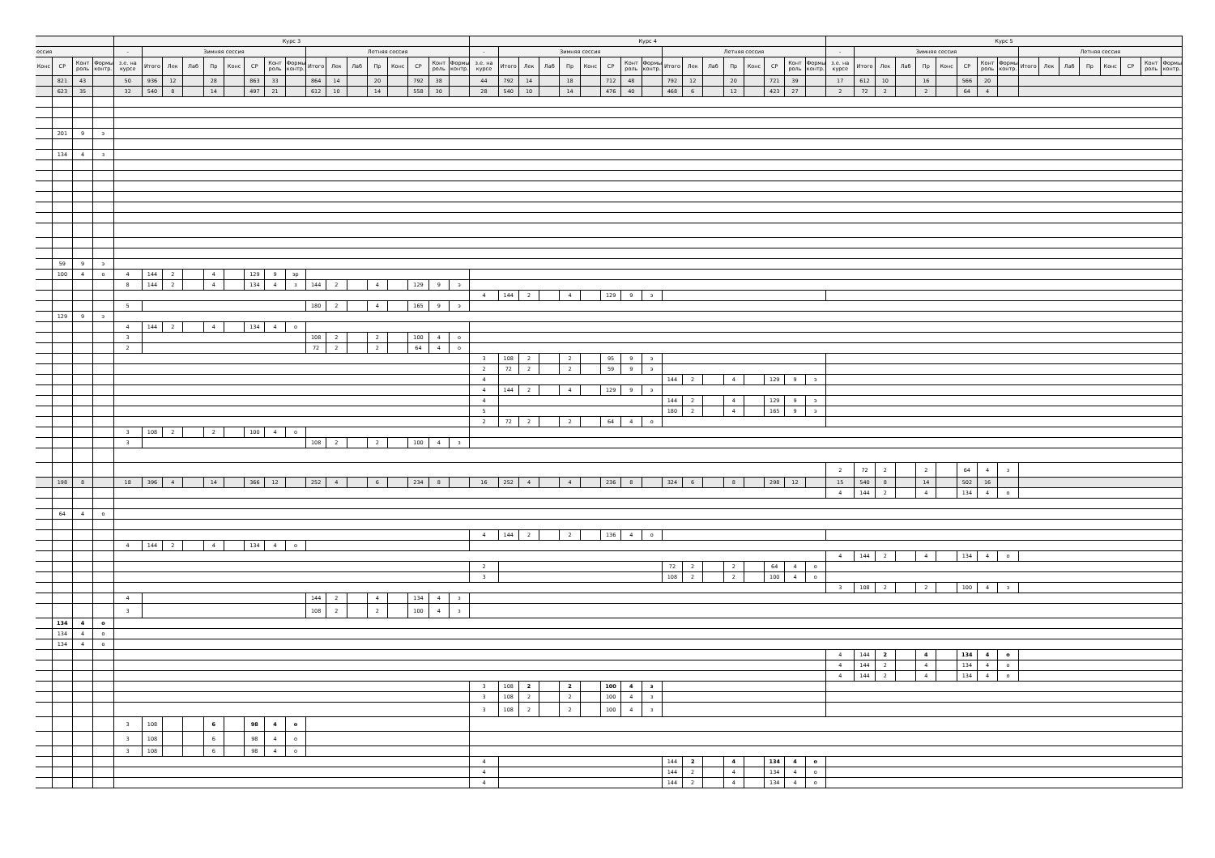| | | | | Курс 3 | | | | | | | | | | | | | | | | | Курс 4 | | | | | | | | | | | | | | | | | Курс 5 | | | | | | | | | | | | | | | | |
| --- | --- | --- | --- | --- | --- | --- | --- | --- | --- | --- | --- | --- | --- | --- | --- | --- | --- | --- | --- | --- | --- | --- | --- | --- | --- | --- | --- | --- | --- | --- | --- | --- | --- | --- | --- | --- | --- | --- | --- | --- | --- | --- | --- | --- | --- | --- | --- | --- | --- | --- | --- | --- | --- | --- |
| ессия | | | | - | Зимняя сессия | | | | | | | | Летняя сессия | | | | | | | | - | Зимняя сессия | | | | | | | | Летняя сессия | | | | | | | | - | Зимняя сессия | | | | | | | | Летняя сессия | | | | | | | |
| Конс | СР | Конт роль | Формы контр. | з.е. на курсе | Итого | Лек | Лаб | Пр | Конс | СР | Конт роль | Формы контр. | Итого | Лек | Лаб | Пр | Конс | СР | Конт роль | Формы контр. | з.е. на курсе | Итого | Лек | Лаб | Пр | Конс | СР | Конт роль | Формы контр. | Итого | Лек | Лаб | Пр | Конс | СР | Конт роль | Формы контр. | з.е. на курсе | Итого | Лек | Лаб | Пр | Конс | СР | Конт роль | Формы контр. | Итого | Лек | Лаб | Пр | Конс | СР | Конт роль | Формы контр. |
| | 821 | 43 | | 50 | 936 | 12 | | 28 | | 863 | 33 | | 864 | 14 | | 20 | | 792 | 38 | | 44 | 792 | 14 | | 18 | | 712 | 48 | | 792 | 12 | | 20 | | 721 | 39 | | 17 | 612 | 10 | | 16 | | 566 | 20 | | | | | | | | | |
| | 623 | 35 | | 32 | 540 | 8 | | 14 | | 497 | 21 | | 612 | 10 | | 14 | | 558 | 30 | | 28 | 540 | 10 | | 14 | | 476 | 40 | | 468 | 6 | | 12 | | 423 | 27 | | 2 | 72 | 2 | | 2 | | 64 | 4 | | | | | | | | | |
| | 201 | 9 | э | | | | | | | | | | | | | | | | | | | | | | | | | | | | | | | | | | | | | | | | | | | | | | | | | | | |
| | 134 | 4 | з | | | | | | | | | | | | | | | | | | | | | | | | | | | | | | | | | | | | | | | | | | | | | | | | | | | |
| | 59 | 9 | э | | | | | | | | | | | | | | | | | | | | | | | | | | | | | | | | | | | | | | | | | | | | | | | | | | | |
| | 100 | 4 | о | 4 | 144 | 2 | | 4 | | 129 | 9 | эр | | | | | | | | | | | | | | | | | | | | | | | | | | | | | | | | | | | | | | | | | | |
| | | | | 8 | 144 | 2 | | 4 | | 134 | 4 | з | 144 | 2 | | 4 | | 129 | 9 | э | | | | | | | | | | | | | | | | | | | | | | | | | | | | | | | | | | |
| | | | | | | | | | | | | | | | | | | | | | 4 | 144 | 2 | | 4 | | 129 | 9 | э | | | | | | | | | | | | | | | | | | | | | | | | | |
| | | | | 5 | | | | | | | | | 180 | 2 | | 4 | | 165 | 9 | э | | | | | | | | | | | | | | | | | | | | | | | | | | | | | | | | | | |
| | 129 | 9 | э | | | | | | | | | | | | | | | | | | | | | | | | | | | | | | | | | | | | | | | | | | | | | | | | | | | |
| | | | | 4 | 144 | 2 | | 4 | | 134 | 4 | о | | | | | | | | | | | | | | | | | | | | | | | | | | | | | | | | | | | | | | | | | | |
| | | | | 3 | | | | | | | | | 108 | 2 | | 2 | | 100 | 4 | о | | | | | | | | | | | | | | | | | | | | | | | | | | | | | | | | | | |
| | | | | 2 | | | | | | | | | 72 | 2 | | 2 | | 64 | 4 | о | | | | | | | | | | | | | | | | | | | | | | | | | | | | | | | | | | |
| | | | | | | | | | | | | | | | | | | | | | 3 | 108 | 2 | | 2 | | 95 | 9 | э | | | | | | | | | | | | | | | | | | | | | | | | | |
| | | | | | | | | | | | | | | | | | | | | | 2 | 72 | 2 | | 2 | | 59 | 9 | э | | | | | | | | | | | | | | | | | | | | | | | | | |
| | | | | | | | | | | | | | | | | | | | | | 4 | | | | | | | | | 144 | 2 | | 4 | | 129 | 9 | э | | | | | | | | | | | | | | | | | |
| | | | | | | | | | | | | | | | | | | | | | 4 | 144 | 2 | | 4 | | 129 | 9 | э | | | | | | | | | | | | | | | | | | | | | | | | | |
| | | | | | | | | | | | | | | | | | | | | | 4 | | | | | | | | | 144 | 2 | | 4 | | 129 | 9 | э | | | | | | | | | | | | | | | | | |
| | | | | | | | | | | | | | | | | | | | | | 5 | | | | | | | | | 180 | 2 | | 4 | | 165 | 9 | э | | | | | | | | | | | | | | | | | |
| | | | | | | | | | | | | | | | | | | | | | 2 | 72 | 2 | | 2 | | 64 | 4 | о | | | | | | | | | | | | | | | | | | | | | | | | | |
| | | | | 3 | 108 | 2 | | 2 | | 100 | 4 | о | | | | | | | | | | | | | | | | | | | | | | | | | | | | | | | | | | | | | | | | | | |
| | | | | 3 | | | | | | | | | 108 | 2 | | 2 | | 100 | 4 | з | | | | | | | | | | | | | | | | | | | | | | | | | | | | | | | | | | |
| | | | | | | | | | | | | | | | | | | | | | | | | | | | | | | | | | | | | | | 2 | 72 | 2 | | 2 | | 64 | 4 | з | | | | | | | | |
| | 198 | 8 | | 18 | 396 | 4 | | 14 | | 366 | 12 | | 252 | 4 | | 6 | | 234 | 8 | | 16 | 252 | 4 | | 4 | | 236 | 8 | | 324 | 6 | | 8 | | 298 | 12 | | 15 | 540 | 8 | | 14 | | 502 | 16 | | | | | | | | | |
| | | | | | | | | | | | | | | | | | | | | | | | | | | | | | | | | | | | | | | 4 | 144 | 2 | | 4 | | 134 | 4 | о | | | | | | | | |
| | 64 | 4 | о | | | | | | | | | | | | | | | | | | | | | | | | | | | | | | | | | | | | | | | | | | | | | | | | | | | |
| | | | | | | | | | | | | | | | | | | | | | 4 | 144 | 2 | | 2 | | 136 | 4 | о | | | | | | | | | | | | | | | | | | | | | | | | | |
| | | | | 4 | 144 | 2 | | 4 | | 134 | 4 | о | | | | | | | | | | | | | | | | | | | | | | | | | | | | | | | | | | | | | | | | | | |
| | | | | | | | | | | | | | | | | | | | | | | | | | | | | | | | | | | | | | | 4 | 144 | 2 | | 4 | | 134 | 4 | о | | | | | | | | |
| | | | | | | | | | | | | | | | | | | | | | 2 | | | | | | | | | 72 | 2 | | 2 | | 64 | 4 | о | | | | | | | | | | | | | | | | | |
| | | | | | | | | | | | | | | | | | | | | | 3 | | | | | | | | | 108 | 2 | | 2 | | 100 | 4 | о | | | | | | | | | | | | | | | | | |
| | | | | | | | | | | | | | | | | | | | | | | | | | | | | | | | | | | | | | | 3 | 108 | 2 | | 2 | | 100 | 4 | з | | | | | | | | |
| | | | | 4 | | | | | | | | | 144 | 2 | | 4 | | 134 | 4 | з | | | | | | | | | | | | | | | | | | | | | | | | | | | | | | | | | | |
| | | | | 3 | | | | | | | | | 108 | 2 | | 2 | | 100 | 4 | з | | | | | | | | | | | | | | | | | | | | | | | | | | | | | | | | | | |
| | 134 | 4 | о | | | | | | | | | | | | | | | | | | | | | | | | | | | | | | | | | | | | | | | | | | | | | | | | | | | |
| | 134 | 4 | о | | | | | | | | | | | | | | | | | | | | | | | | | | | | | | | | | | | | | | | | | | | | | | | | | | | |
| | 134 | 4 | о | | | | | | | | | | | | | | | | | | | | | | | | | | | | | | | | | | | | | | | | | | | | | | | | | | | |
| | | | | | | | | | | | | | | | | | | | | | | | | | | | | | | | | | | | | | | 4 | 144 | 2 | | 4 | | 134 | 4 | о | | | | | | | | |
| | | | | | | | | | | | | | | | | | | | | | | | | | | | | | | | | | | | | | | 4 | 144 | 2 | | 4 | | 134 | 4 | о | | | | | | | | |
| | | | | | | | | | | | | | | | | | | | | | | | | | | | | | | | | | | | | | | 4 | 144 | 2 | | 4 | | 134 | 4 | о | | | | | | | | |
| | | | | | | | | | | | | | | | | | | | | | 3 | 108 | 2 | | 2 | | 100 | 4 | з | | | | | | | | | | | | | | | | | | | | | | | | | |
| | | | | | | | | | | | | | | | | | | | | | 3 | 108 | 2 | | 2 | | 100 | 4 | з | | | | | | | | | | | | | | | | | | | | | | | | | |
| | | | | | | | | | | | | | | | | | | | | | 3 | 108 | 2 | | 2 | | 100 | 4 | з | | | | | | | | | | | | | | | | | | | | | | | | | |
| | | | | 3 | 108 | | | 6 | | 98 | 4 | о | | | | | | | | | | | | | | | | | | | | | | | | | | | | | | | | | | | | | | | | | | |
| | | | | 3 | 108 | | | 6 | | 98 | 4 | о | | | | | | | | | | | | | | | | | | | | | | | | | | | | | | | | | | | | | | | | | | |
| | | | | 3 | 108 | | | 6 | | 98 | 4 | о | | | | | | | | | | | | | | | | | | | | | | | | | | | | | | | | | | | | | | | | | | |
| | | | | | | | | | | | | | | | | | | | | | 4 | | | | | | | | | 144 | 2 | | 4 | | 134 | 4 | о | | | | | | | | | | | | | | | | | |
| | | | | | | | | | | | | | | | | | | | | | 4 | | | | | | | | | 144 | 2 | | 4 | | 134 | 4 | о | | | | | | | | | | | | | | | | | |
| | | | | | | | | | | | | | | | | | | | | | 4 | | | | | | | | | 144 | 2 | | 4 | | 134 | 4 | о | | | | | | | | | | | | | | | | | |